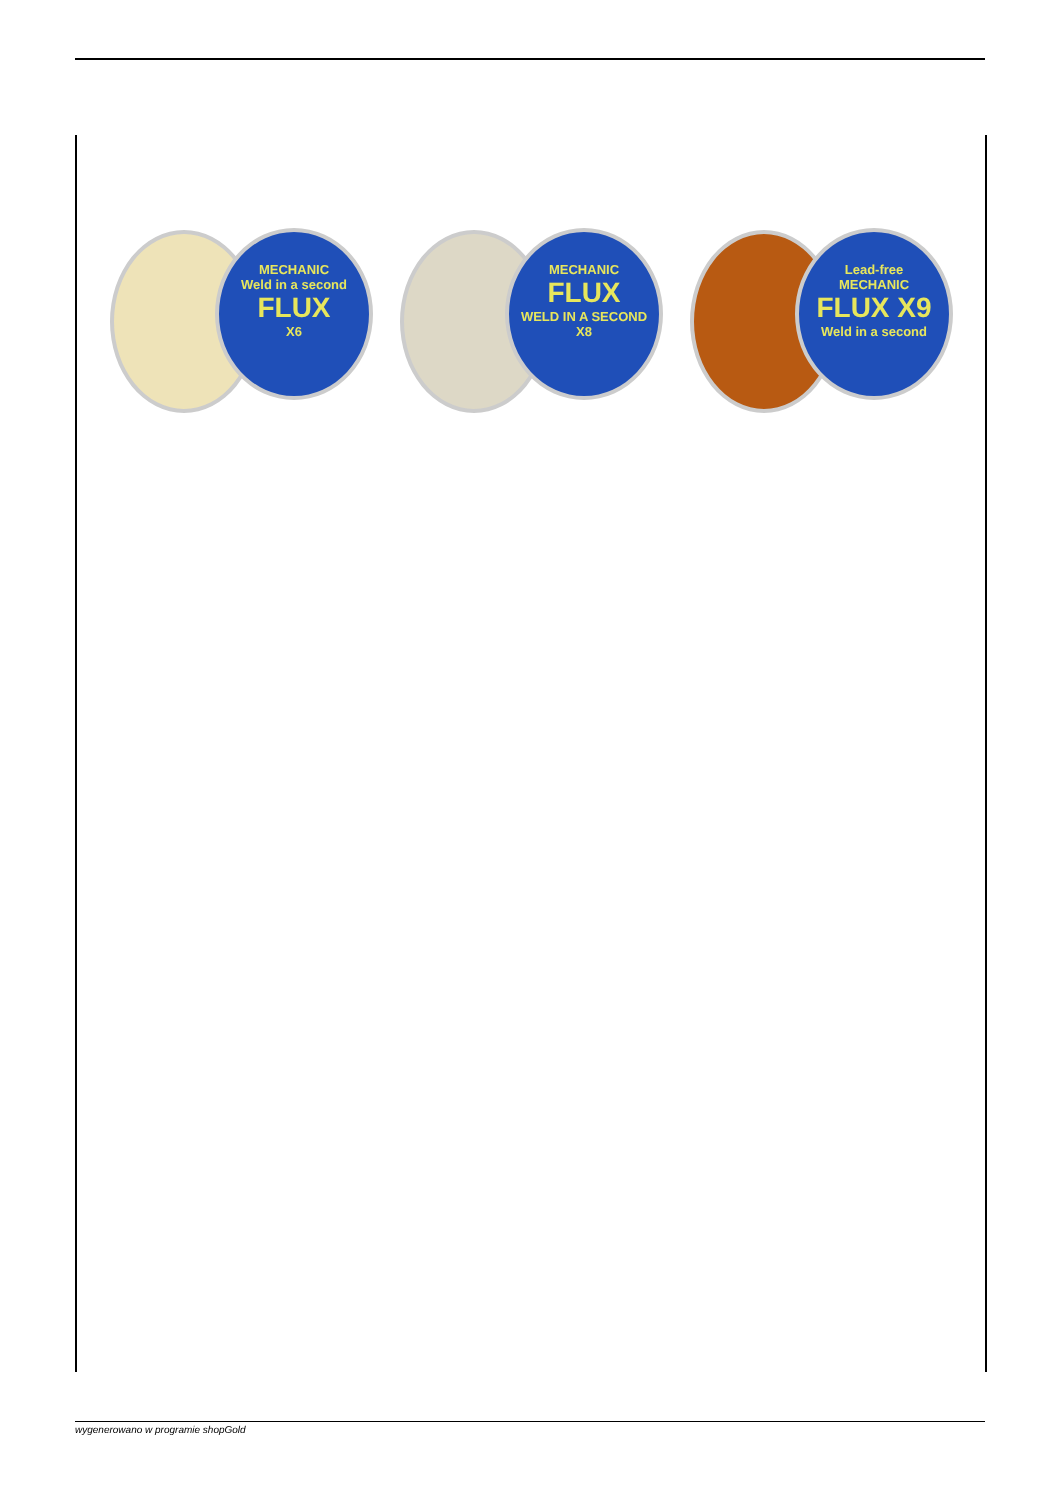MECHANIC
Weld in a second
FLUX
X6
MECHANIC
FLUX
WELD IN A SECOND
X8
Lead-free
MECHANIC
FLUX X9
Weld in a second
wygenerowano w programie shopGold